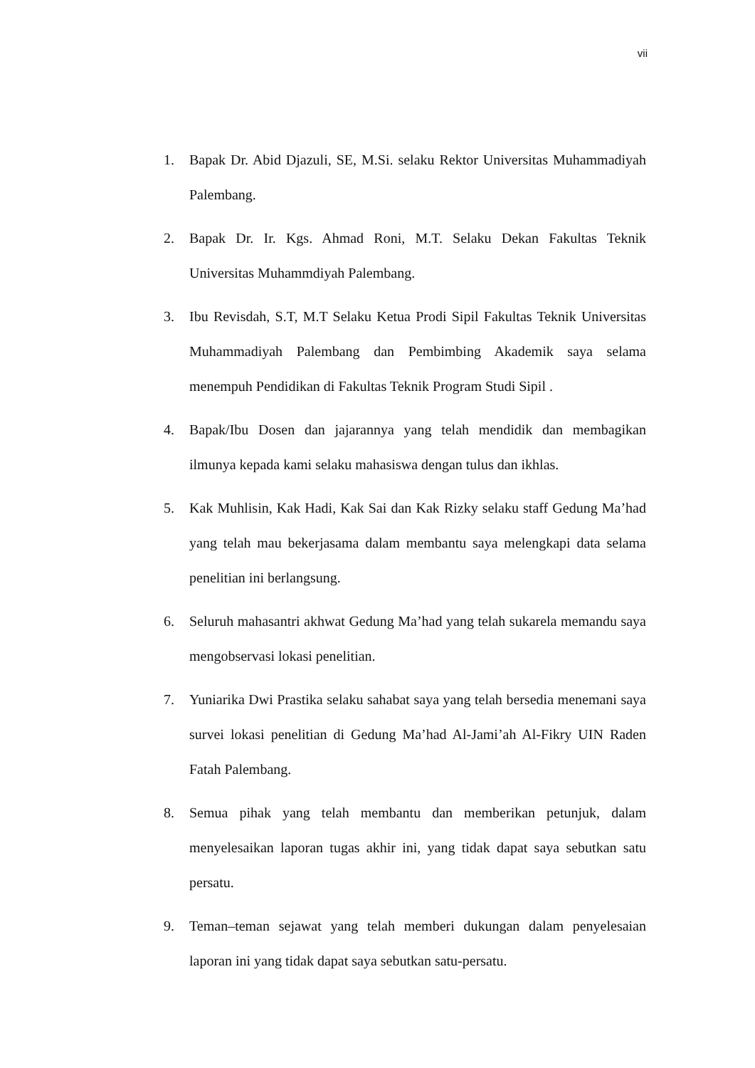vii
1. Bapak Dr. Abid Djazuli, SE, M.Si. selaku Rektor Universitas Muhammadiyah Palembang.
2. Bapak Dr. Ir. Kgs. Ahmad Roni, M.T. Selaku Dekan Fakultas Teknik Universitas Muhammdiyah Palembang.
3. Ibu Revisdah, S.T, M.T Selaku Ketua Prodi Sipil Fakultas Teknik Universitas Muhammadiyah Palembang dan Pembimbing Akademik saya selama menempuh Pendidikan di Fakultas Teknik Program Studi Sipil .
4. Bapak/Ibu Dosen dan jajarannya yang telah mendidik dan membagikan ilmunya kepada kami selaku mahasiswa dengan tulus dan ikhlas.
5. Kak Muhlisin, Kak Hadi, Kak Sai dan Kak Rizky selaku staff Gedung Ma’had yang telah mau bekerjasama dalam membantu saya melengkapi data selama penelitian ini berlangsung.
6. Seluruh mahasantri akhwat Gedung Ma’had yang telah sukarela memandu saya mengobservasi lokasi penelitian.
7. Yuniarika Dwi Prastika selaku sahabat saya yang telah bersedia menemani saya survei lokasi penelitian di Gedung Ma’had Al-Jami’ah Al-Fikry UIN Raden Fatah Palembang.
8. Semua pihak yang telah membantu dan memberikan petunjuk, dalam menyelesaikan laporan tugas akhir ini, yang tidak dapat saya sebutkan satu persatu.
9. Teman–teman sejawat yang telah memberi dukungan dalam penyelesaian laporan ini yang tidak dapat saya sebutkan satu-persatu.